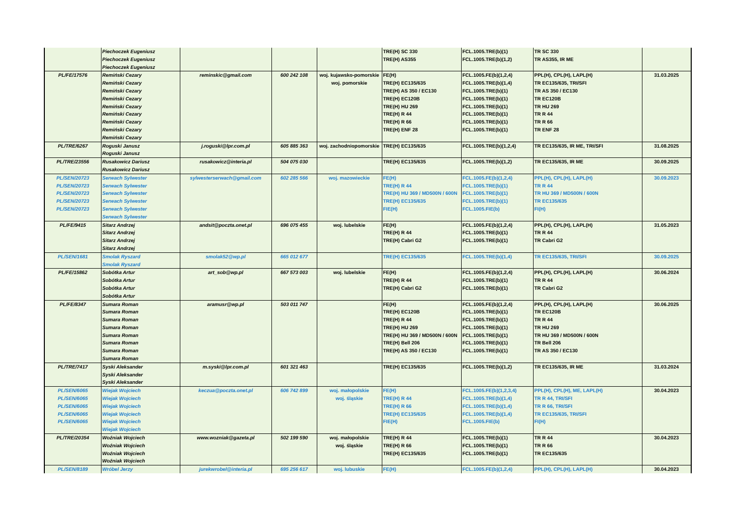| | Piechoczek Eugeniusz Piechoczek Eugeniusz Piechoczek Eugeniusz | | | | TRE(H) SC 330 TRE(H) AS355 | FCL.1005.TRE(b)(1) FCL.1005.TRE(b)(1,2) | TR SC 330 TR AS355, IR ME | |
| PL/FE/17576 | Remiński Cezary Remiński Cezary Remiński Cezary Remiński Cezary Remiński Cezary Remiński Cezary Remiński Cezary Remiński Cezary Remiński Cezary | reminskic@gmail.com | 600 242 108 | woj. kujawsko-pomorskie woj. pomorskie | FE(H) TRE(H) EC135/635 TRE(H) AS 350 / EC130 TRE(H) EC120B TRE(H) HU 269 TRE(H) R 44 TRE(H) R 66 TRE(H) ENF 28 | FCL.1005.FE(b)(1,2,4) FCL.1005.TRE(b)(1,4) FCL.1005.TRE(b)(1) FCL.1005.TRE(b)(1) FCL.1005.TRE(b)(1) FCL.1005.TRE(b)(1) FCL.1005.TRE(b)(1) FCL.1005.TRE(b)(1) | PPL(H), CPL(H), LAPL(H) TR EC135/635, TRI/SFI TR AS 350 / EC130 TR EC120B TR HU 269 TR R 44 TR R 66 TR ENF 28 | 31.03.2025 |
| PL/TRE/6267 | Roguski Janusz Roguski Janusz | j.roguski@lpr.com.pl | 605 885 363 | woj. zachodniopomorskie | TRE(H) EC135/635 | FCL.1005.TRE(b)(1,2,4) | TR EC135/635, IR ME, TRI/SFI | 31.08.2025 |
| PL/TRE/23556 | Rusakowicz Dariusz Rusakowicz Dariusz | rusakowicz@interia.pl | 504 075 030 | | TRE(H) EC135/635 | FCL.1005.TRE(b)(1,2) | TR EC135/635, IR ME | 30.09.2025 |
| PL/SEN/20723 PL/SEN/20723 PL/SEN/20723 PL/SEN/20723 PL/SEN/20723 | Serwach Sylwester Serwach Sylwester Serwach Sylwester Serwach Sylwester Serwach Sylwester Serwach Sylwester | sylwesterserwach@gmail.com | 602 285 566 | woj. mazowieckie | FE(H) TRE(H) R 44 TRE(H) HU 369 / MD500N / 600N TRE(H) EC135/635 FIE(H) | FCL.1005.FE(b)(1,2,4) FCL.1005.TRE(b)(1) FCL.1005.TRE(b)(1) FCL.1005.TRE(b)(1) FCL.1005.FIE(b) | PPL(H), CPL(H), LAPL(H) TR R 44 TR HU 369 / MD500N / 600N TR EC135/635 FI(H) | 30.09.2023 |
| PL/FE/9415 | Sitarz Andrzej Sitarz Andrzej Sitarz Andrzej Sitarz Andrzej | andsit@poczta.onet.pl | 696 075 455 | woj. lubelskie | FE(H) TRE(H) R 44 TRE(H) Cabri G2 | FCL.1005.FE(b)(1,2,4) FCL.1005.TRE(b)(1) FCL.1005.TRE(b)(1) | PPL(H), CPL(H), LAPL(H) TR R 44 TR Cabri G2 | 31.05.2023 |
| PL/SEN/1681 | Smolak Ryszard Smolak Ryszard | smolak52@wp.pl | 665 012 677 | | TRE(H) EC135/635 | FCL.1005.TRE(b)(1,4) | TR EC135/635, TRI/SFI | 30.09.2025 |
| PL/FE/15862 | Sobótka Artur Sobótka Artur Sobótka Artur Sobótka Artur | art_sob@wp.pl | 667 573 003 | woj. lubelskie | FE(H) TRE(H) R 44 TRE(H) Cabri G2 | FCL.1005.FE(b)(1,2,4) FCL.1005.TRE(b)(1) FCL.1005.TRE(b)(1) | PPL(H), CPL(H), LAPL(H) TR R 44 TR Cabri G2 | 30.06.2024 |
| PL/FE/8347 | Sumara Roman Sumara Roman Sumara Roman Sumara Roman Sumara Roman Sumara Roman Sumara Roman Sumara Roman | aramusr@wp.pl | 503 011 747 | | FE(H) TRE(H) EC120B TRE(H) R 44 TRE(H) HU 269 TRE(H) HU 369 / MD500N / 600N TRE(H) Bell 206 TRE(H) AS 350 / EC130 | FCL.1005.FE(b)(1,2,4) FCL.1005.TRE(b)(1) FCL.1005.TRE(b)(1) FCL.1005.TRE(b)(1) FCL.1005.TRE(b)(1) FCL.1005.TRE(b)(1) FCL.1005.TRE(b)(1) | PPL(H), CPL(H), LAPL(H) TR EC120B TR R 44 TR HU 269 TR HU 369 / MD500N / 600N TR Bell 206 TR AS 350 / EC130 | 30.06.2025 |
| PL/TRE/7417 | Syski Aleksander Syski Aleksander Syski Aleksander | m.syski@lpr.com.pl | 601 321 463 | | TRE(H) EC135/635 | FCL.1005.TRE(b)(1,2) | TR EC135/635, IR ME | 31.03.2024 |
| PL/SEN/6065 PL/SEN/6065 PL/SEN/6065 PL/SEN/6065 PL/SEN/6065 | Wiejak Wojciech Wiejak Wojciech Wiejak Wojciech Wiejak Wojciech Wiejak Wojciech Wiejak Wojciech | keczua@poczta.onet.pl | 606 742 899 | woj. małopolskie woj. śląskie | FE(H) TRE(H) R 44 TRE(H) R 66 TRE(H) EC135/635 FIE(H) | FCL.1005.FE(b)(1,2,3,4) FCL.1005.TRE(b)(1,4) FCL.1005.TRE(b)(1,4) FCL.1005.TRE(b)(1,4) FCL.1005.FIE(b) | PPL(H), CPL(H), ME, LAPL(H) TR R 44, TRI/SFI TR R 66, TRI/SFI TR EC135/635, TRI/SFI FI(H) | 30.04.2023 |
| PL/TRE/20354 | Woźniak Wojciech Woźniak Wojciech Woźniak Wojciech Woźniak Wojciech | www.wozniak@gazeta.pl | 502 199 590 | woj. małopolskie woj. śląskie | TRE(H) R 44 TRE(H) R 66 TRE(H) EC135/635 | FCL.1005.TRE(b)(1) FCL.1005.TRE(b)(1) FCL.1005.TRE(b)(1) | TR R 44 TR R 66 TR EC135/635 | 30.04.2023 |
| PL/SEN/8189 | Wróbel Jerzy | jurekwrobel@interia.pl | 695 256 617 | woj. lubuskie | FE(H) | FCL.1005.FE(b)(1,2,4) | PPL(H), CPL(H), LAPL(H) | 30.04.2023 |